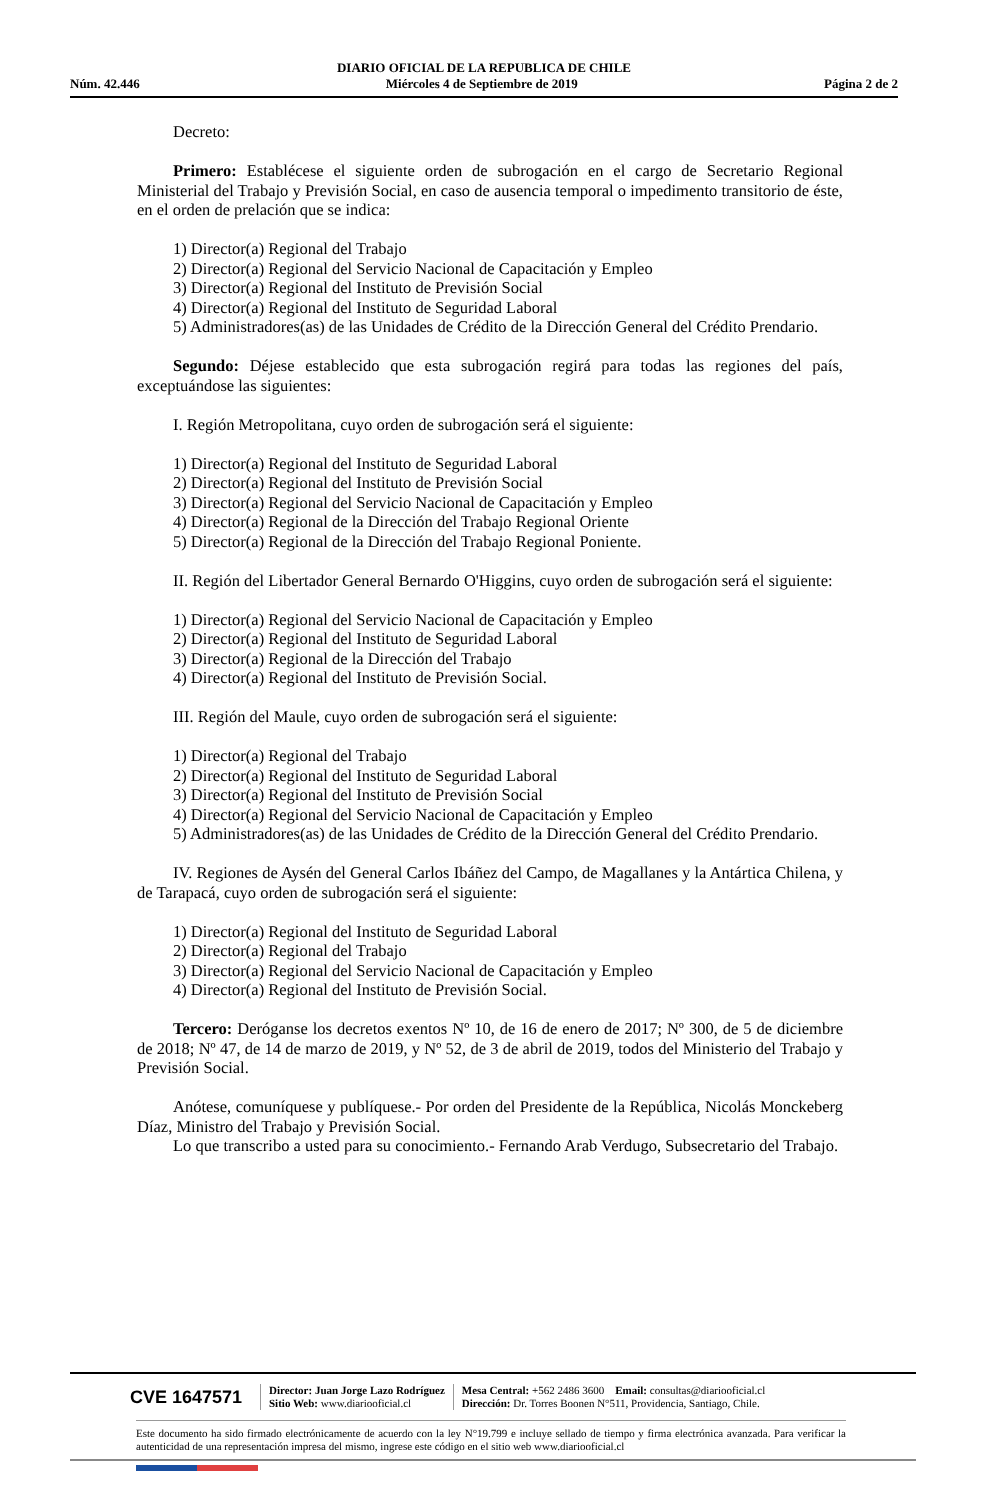DIARIO OFICIAL DE LA REPUBLICA DE CHILE
Núm. 42.446 Miércoles 4 de Septiembre de 2019 Página 2 de 2
Decreto:
Primero: Establécese el siguiente orden de subrogación en el cargo de Secretario Regional Ministerial del Trabajo y Previsión Social, en caso de ausencia temporal o impedimento transitorio de éste, en el orden de prelación que se indica:
1) Director(a) Regional del Trabajo
2) Director(a) Regional del Servicio Nacional de Capacitación y Empleo
3) Director(a) Regional del Instituto de Previsión Social
4) Director(a) Regional del Instituto de Seguridad Laboral
5) Administradores(as) de las Unidades de Crédito de la Dirección General del Crédito Prendario.
Segundo: Déjese establecido que esta subrogación regirá para todas las regiones del país, exceptuándose las siguientes:
I. Región Metropolitana, cuyo orden de subrogación será el siguiente:
1) Director(a) Regional del Instituto de Seguridad Laboral
2) Director(a) Regional del Instituto de Previsión Social
3) Director(a) Regional del Servicio Nacional de Capacitación y Empleo
4) Director(a) Regional de la Dirección del Trabajo Regional Oriente
5) Director(a) Regional de la Dirección del Trabajo Regional Poniente.
II. Región del Libertador General Bernardo O'Higgins, cuyo orden de subrogación será el siguiente:
1) Director(a) Regional del Servicio Nacional de Capacitación y Empleo
2) Director(a) Regional del Instituto de Seguridad Laboral
3) Director(a) Regional de la Dirección del Trabajo
4) Director(a) Regional del Instituto de Previsión Social.
III. Región del Maule, cuyo orden de subrogación será el siguiente:
1) Director(a) Regional del Trabajo
2) Director(a) Regional del Instituto de Seguridad Laboral
3) Director(a) Regional del Instituto de Previsión Social
4) Director(a) Regional del Servicio Nacional de Capacitación y Empleo
5) Administradores(as) de las Unidades de Crédito de la Dirección General del Crédito Prendario.
IV. Regiones de Aysén del General Carlos Ibáñez del Campo, de Magallanes y la Antártica Chilena, y de Tarapacá, cuyo orden de subrogación será el siguiente:
1) Director(a) Regional del Instituto de Seguridad Laboral
2) Director(a) Regional del Trabajo
3) Director(a) Regional del Servicio Nacional de Capacitación y Empleo
4) Director(a) Regional del Instituto de Previsión Social.
Tercero: Deróganse los decretos exentos Nº 10, de 16 de enero de 2017; Nº 300, de 5 de diciembre de 2018; Nº 47, de 14 de marzo de 2019, y Nº 52, de 3 de abril de 2019, todos del Ministerio del Trabajo y Previsión Social.
Anótese, comuníquese y publíquese.- Por orden del Presidente de la República, Nicolás Monckeberg Díaz, Ministro del Trabajo y Previsión Social.
Lo que transcribo a usted para su conocimiento.- Fernando Arab Verdugo, Subsecretario del Trabajo.
CVE 1647571
Director: Juan Jorge Lazo Rodríguez
Sitio Web: www.diariooficial.cl
Mesa Central: +562 2486 3600 Email: consultas@diariooficial.cl
Dirección: Dr. Torres Boonen N°511, Providencia, Santiago, Chile.
Este documento ha sido firmado electrónicamente de acuerdo con la ley N°19.799 e incluye sellado de tiempo y firma electrónica avanzada. Para verificar la autenticidad de una representación impresa del mismo, ingrese este código en el sitio web www.diariooficial.cl